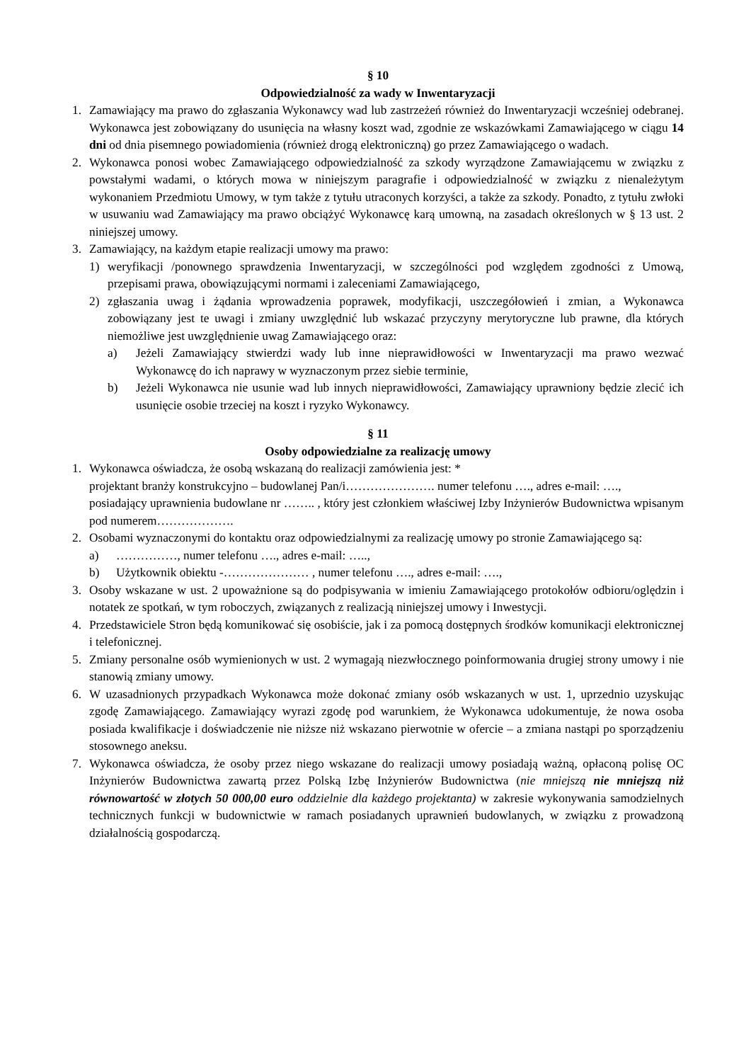§ 10
Odpowiedzialność za wady w Inwentaryzacji
1. Zamawiający ma prawo do zgłaszania Wykonawcy wad lub zastrzeżeń również do Inwentaryzacji wcześniej odebranej. Wykonawca jest zobowiązany do usunięcia na własny koszt wad, zgodnie ze wskazówkami Zamawiającego w ciągu 14 dni od dnia pisemnego powiadomienia (również drogą elektroniczną) go przez Zamawiającego o wadach.
2. Wykonawca ponosi wobec Zamawiającego odpowiedzialność za szkody wyrządzone Zamawiającemu w związku z powstałymi wadami, o których mowa w niniejszym paragrafie i odpowiedzialność w związku z nienależytym wykonaniem Przedmiotu Umowy, w tym także z tytułu utraconych korzyści, a także za szkody. Ponadto, z tytułu zwłoki w usuwaniu wad Zamawiający ma prawo obciążyć Wykonawcę karą umowną, na zasadach określonych w § 13 ust. 2 niniejszej umowy.
3. Zamawiający, na każdym etapie realizacji umowy ma prawo:
1) weryfikacji /ponownego sprawdzenia Inwentaryzacji, w szczególności pod względem zgodności z Umową, przepisami prawa, obowiązującymi normami i zaleceniami Zamawiającego,
2) zgłaszania uwag i żądania wprowadzenia poprawek, modyfikacji, uszczegółowień i zmian, a Wykonawca zobowiązany jest te uwagi i zmiany uwzględnić lub wskazać przyczyny merytoryczne lub prawne, dla których niemożliwe jest uwzględnienie uwag Zamawiającego oraz:
a) Jeżeli Zamawiający stwierdzi wady lub inne nieprawidłowości w Inwentaryzacji ma prawo wezwać Wykonawcę do ich naprawy w wyznaczonym przez siebie terminie,
b) Jeżeli Wykonawca nie usunie wad lub innych nieprawidłowości, Zamawiający uprawniony będzie zlecić ich usunięcie osobie trzeciej na koszt i ryzyko Wykonawcy.
§ 11
Osoby odpowiedzialne za realizację umowy
1. Wykonawca oświadcza, że osobą wskazaną do realizacji zamówienia jest: *
projektant branży konstrukcyjno – budowlanej Pan/i…………………. numer telefonu …., adres e-mail: ….,
posiadający uprawnienia budowlane nr …….. , który jest członkiem właściwej Izby Inżynierów Budownictwa wpisanym pod numerem……………….
2. Osobami wyznaczonymi do kontaktu oraz odpowiedzialnymi za realizację umowy po stronie Zamawiającego są:
a) ……………, numer telefonu …., adres e-mail: …..,
b) Użytkownik obiektu -………………… , numer telefonu …., adres e-mail: ….,
3. Osoby wskazane w ust. 2 upoważnione są do podpisywania w imieniu Zamawiającego protokołów odbioru/oględzin i notatek ze spotkań, w tym roboczych, związanych z realizacją niniejszej umowy i Inwestycji.
4. Przedstawiciele Stron będą komunikować się osobiście, jak i za pomocą dostępnych środków komunikacji elektronicznej i telefonicznej.
5. Zmiany personalne osób wymienionych w ust. 2 wymagają niezwłocznego poinformowania drugiej strony umowy i nie stanowią zmiany umowy.
6. W uzasadnionych przypadkach Wykonawca może dokonać zmiany osób wskazanych w ust. 1, uprzednio uzyskując zgodę Zamawiającego. Zamawiający wyrazi zgodę pod warunkiem, że Wykonawca udokumentuje, że nowa osoba posiada kwalifikacje i doświadczenie nie niższe niż wskazano pierwotnie w ofercie – a zmiana nastąpi po sporządzeniu stosownego aneksu.
7. Wykonawca oświadcza, że osoby przez niego wskazane do realizacji umowy posiadają ważną, opłaconą polisę OC Inżynierów Budownictwa zawartą przez Polską Izbę Inżynierów Budownictwa (nie mniejszą nie mniejszą niż równowartość w złotych 50 000,00 euro oddzielnie dla każdego projektanta) w zakresie wykonywania samodzielnych technicznych funkcji w budownictwie w ramach posiadanych uprawnień budowlanych, w związku z prowadzoną działalnością gospodarczą.